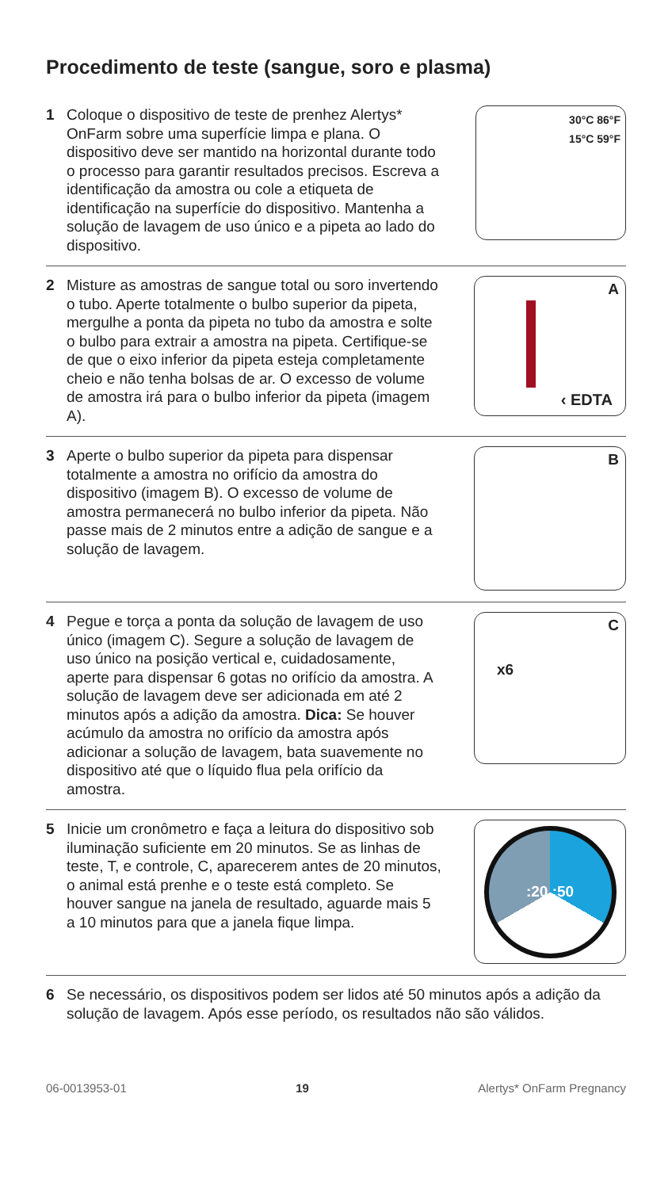Procedimento de teste (sangue, soro e plasma)
1 Coloque o dispositivo de teste de prenhez Alertys* OnFarm sobre uma superfície limpa e plana. O dispositivo deve ser mantido na horizontal durante todo o processo para garantir resultados precisos. Escreva a identificação da amostra ou cole a etiqueta de identificação na superfície do dispositivo. Mantenha a solução de lavagem de uso único e a pipeta ao lado do dispositivo.
30°C 86°F
15°C 59°F
2 Misture as amostras de sangue total ou soro invertendo o tubo. Aperte totalmente o bulbo superior da pipeta, mergulhe a ponta da pipeta no tubo da amostra e solte o bulbo para extrair a amostra na pipeta. Certifique-se de que o eixo inferior da pipeta esteja completamente cheio e não tenha bolsas de ar. O excesso de volume de amostra irá para o bulbo inferior da pipeta (imagem A).
A
‹ EDTA
3 Aperte o bulbo superior da pipeta para dispensar totalmente a amostra no orifício da amostra do dispositivo (imagem B). O excesso de volume de amostra permanecerá no bulbo inferior da pipeta. Não passe mais de 2 minutos entre a adição de sangue e a solução de lavagem.
B
4 Pegue e torça a ponta da solução de lavagem de uso único (imagem C). Segure a solução de lavagem de uso único na posição vertical e, cuidadosamente, aperte para dispensar 6 gotas no orifício da amostra. A solução de lavagem deve ser adicionada em até 2 minutos após a adição da amostra. Dica: Se houver acúmulo da amostra no orifício da amostra após adicionar a solução de lavagem, bata suavemente no dispositivo até que o líquido flua pela orifício da amostra.
C
x6
5 Inicie um cronômetro e faça a leitura do dispositivo sob iluminação suficiente em 20 minutos. Se as linhas de teste, T, e controle, C, aparecerem antes de 20 minutos, o animal está prenhe e o teste está completo. Se houver sangue na janela de resultado, aguarde mais 5 a 10 minutos para que a janela fique limpa.
:20 :50
6 Se necessário, os dispositivos podem ser lidos até 50 minutos após a adição da solução de lavagem. Após esse período, os resultados não são válidos.
06-0013953-01 19 Alertys* OnFarm Pregnancy